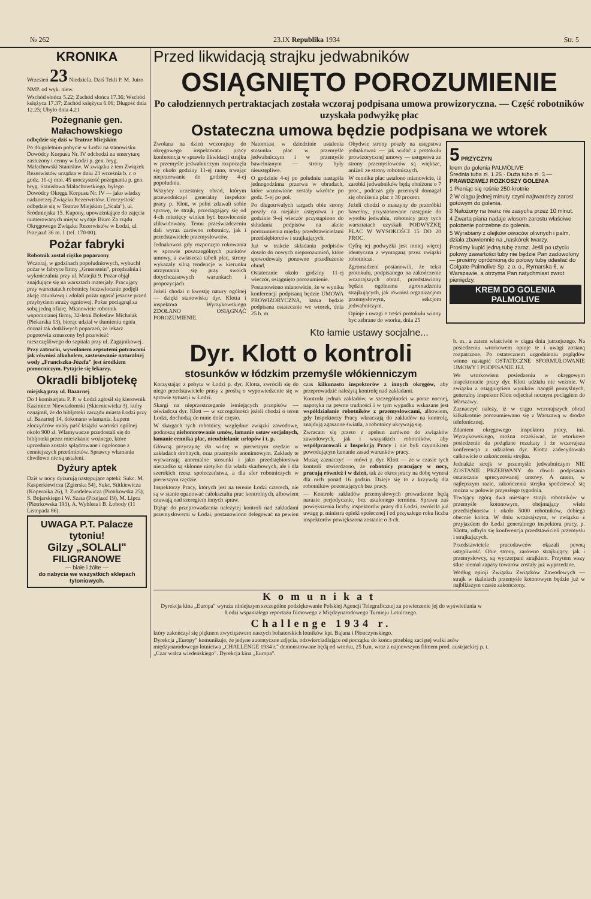№ 262 23.IX Republika 1934 Str. 5
KRONIKA
Wrzesień 23 Niedziela. Dziś Tekli P. M. Jutro NMP. od wyk. niew.
Wschód słońca 5.22; Zachód słońca 17.36; Wschód księżyca 17.37; Zachód księżyca 6.06; Długość dnia 12.25; Ubyło dnia 4.21
Pożegnanie gen. Małachowskiego
odbędzie się dziś w Teatrze Miejskim
Po długoletnim pobycie w Łodzi na stanowisku Dowódcy Korpusu Nr. IV odchodzi na emeryturę zasłużony i cenny w Łodzi p. gen. bryg. Małachowski Stanisław. W związku z tem Związek Rezerwistów urządza w dniu 23 września b. r. o godz. 11-ej min. 45 uroczystość pożegnania p. gen. bryg. Stanisława Małachowskiego, byłego Dowódcy Okręgu Korpusu Nr. IV — jako władzy nadzorczej Związku Rezerwistów. Uroczystość odbędzie się w Teatrze Miejskim („Scala"), ul. Śródmiejska 15. Kupony, upoważniające do zajęcia numerowanych miejsc wydaje Biuro Za rządu Okręgowego Związku Rezerwistów w Łodzi, ul. Przejazd 36 m. 1 (tel. 170-00).
Pożar fabryki
Robotnik został ciężko poparzony
Wczoraj, w godzinach popołudniowych, wybuchł pożar w fabryce firmy „Gruenstein", przędzalnia i wykończalnia przy ul. Matejki 9. Pożar objął znajdujące się na warsztach materjały. Pracujący przy warsztatach robotnicy bezzwłocznie podjęli akcję ratunkową i zdołali pożar ugasić jeszcze przed przybyciem straży ogniowej. Pożar pociągnął za sobą jedną ofiarę. Mianowicie robotnik wspomnianej firmy, 32-letni Bolesław Michalak (Piekarska 13), biorąc udział w tłumieniu ognia doznał tak dotkliwych poparzeń, że lekarz pogotowia zmuszony był przewieźć nieszczęśliwego do szpitala przy ul. Zagajnikowej.
Przy zatruciu, wywołanem zepsutemi potrawami jak również alkoholem, zastosowanie naturalnej wody „Franciszka-Józefa" jest środkiem pomocniczym. Pytajcie się lekarzy.
Okradli bibljotekę
miejską przy ul. Bazarnej
Do I komisarjatu P. P. w Łodzi zgłosił się kierownik Kazimierz Niewiadomski (Skierniewicka 3), który oznajmił, że do bibljoteki zarządu miasta Łodzi przy ul. Bazarnej 14, dokonano włamania. Łupem złoczyńców miały paść książki wartości ogólnej około 900 zł. Włamywacze przedostali się do bibljoteki przez mieszkanie woźnego, które uprzednio zostało splądrowane i ogołocone z cenniejszych przedmiotów. Sprawcy włamania chwilowo nie są ustaleni.
Dyżury aptek
Dziś w nocy dyżurują następujące apteki: Sukc. M. Kasperkiewicza (Zgierska 54), Sukc. Stitkiewicza (Kopernika 26), J. Zundelewicza (Piotrkowska 25), S. Bojarskiego i W. Szata (Przejazd 19), M. Lipca (Piotrkowska 193), A. Wyblera i B. Łobody (11 Listopada 86).
UWAGA P.T. Palacze tytoniu!
Gilzy „SOLALI"
FILIGRANOWE
— białe i żółte —
do nabycia we wszystkich sklepach tytoniowych.
Przed likwidacją strajku jedwabników
OSIĄGNIĘTO POROZUMIENIE
Po całodziennych pertraktacjach została wczoraj podpisana umowa prowizoryczna. — Część robotników uzyskała podwyżkę płac
Ostateczna umowa będzie podpisana we wtorek
Zwołana na dzień wczorajszy do okręgowego inspektoratu pracy konferencja w sprawie likwidacji strajku w przemyśle jedwabniczym rozpoczęła się około godziny 11-ej rano, trwając nieprzerwanie do godziny 4-ej popołudniu.
Wszyscy uczestnicy obrad, którym przewodniczył generalny inspektor pracy p. Klott, w pełni zdawali sobie sprawę, że strajk, przeciągający się od 4-ch miesięcy winien być bezwłocznie zlikwidowany. Temu przeświadczeniu dali wyraz zarówno robotnicy, jak i przedstawiciele przemysłowców.
Jednakowoż gdy rozpoczęto rokowania w sprawie poszczególnych punktów umowy, a zwłaszcza tabeli płac, strony wykazały silną tendencje w kierunku utrzymania się przy swoich dotychczasowych warunkach i propozycjach.
Jeżeli chodzi o kwestję natury ogólnej — dzięki stanowisku dyr. Klotta i inspektora Wyrzykowskiego ZDOŁANO OSIĄGNĄĆ POROZUMIENIE.
Natomiast w dziedzinie ustalenia stosunku płac w przemyśle jedwabniczym i w przemyśle bawełnianym — strony były nieustępliwe.
O godzinie 4-ej po południu nastąpiła jednogodzinna przerwa w obradach, które wznowione zostały wkrótce po godz. 5-ej po poł.
Po długotrwałych targach obie strony poszły na niejakie ustępstwa i po godzinie 9-ej wieczór przystąpiono do składania podpisów na akcie porozumienia między przedstawicielami przedsiębiorców i strajkujących.
Już w trakcie składania podpisów doszło do nowych nieporozumień, które spowodowały ponowne przedłużenie obrad.
Ostatecznie około godziny 11-ej wieczór, osiągnięto porozumienie.
Postanowiono mianowicie, że w wyniku konferencji podpisaną będzie UMOWA PROWIZORYCZNA, która będzie podpisana ostatecznie we wtorek, dnia 25 b. m.
Obydwie strony poszły na ustępstwa jednakowoż — jak widać z protokułu prowizorycznej umowy — ustępstwa ze strony przemysłowców są większe, aniżeli ze strony robotniczych.
W cenniku płac ustalono mianowicie, iż zarobki jedwabników będą obniżone o 7 proc., podczas gdy przemysł domagał się obniżenia płac o 30 procent.
Jeżeli chodzi o maszyny do przeróbki bawełny, przystosowane następnie do wyrobu jedwabiu, robotnicy przy tych warsztatach uzyskali PODWYŻKĘ PŁAC W WYSOKOŚCI 15 DO 20 PROC.
Cyfrą tej podwyżki jest mniej więcej identyczna z wymaganą przez związki robotnicze.
Zgromadzeni postanowili, że tekst protokułu, podpisanego na zakończenie wczorajszych obrad, przedstawiony będzie ogólnemu zgromadzeniu strajkujących, jak również organizacjom przemysłowym, sekcjom jedwabniczym.
Opinje i uwagi o treści protokułu winny być zebrane do wtorku, dnia 25
5 PRZYCZYN
krem do golenia PALMOLIVE
Średnia tuba zł. 1.25 · Duża tuba zł. 3.—
PRAWDZIWEJ ROZKOSZY GOLENIA
1 Pieniąc się rośnie 250-krotnie
2 W ciągu jednej minuty czyni najtwardszy zarost gotowym do golenia.
3 Nałożony na twarz nie zasycha przez 10 minut.
4 Zwarta piana nadaje włosom zarostu właściwe położenie potrzebne do golenia.
5 Wyrabiany z olejków owoców oliwnych i palm, działa zbawiennie na „naskórek twarzy.
Prosimy kupić jedną tubę zaraz. Jeśli po użyciu połowy zawartości tuby nie będzie Pan zadowolony — prosimy opróżnioną do połowy tubę odesłać do Colgate-Palmolive Sp. z o. o., Rymarska 6, w Warszawie, a otrzyma Pan natychmiast zwrot pieniędzy.
KREM DO GOLENIA
PALMOLIVE
Kto łamie ustawy socjalne...
Dyr. Klott o kontroli
stosunków w łódzkim przemyśle włókienniczym
Korzystając z pobytu w Łodzi p. dyr. Klotta, zwrócili się do niego przedstawiciele prasy z prośbą o wypowiedzenie się w sprawie sytuacji w Łodzi.
Skargi na nieprzestrzeganie istniejących przepisów — oświadcza dyr. Klott — w szczególności jeżeli chodzi o teren Łodzi, dochodzą do mnie dość często.
W skargach tych robotnicy, względnie związki zawodowe, podnoszą niehonorowanie umów, łamanie ustaw socjalnych, łamanie cennika płac, nieudzielanie urlopów i t. p.
Główną przyczynę zła widzę w pierwszym rzędzie w zakładach drobnych, oraz przemyśle anonimowym. Zakłady te wytwarzają anormalne stosunki i jako przedsiębiorstwa nierzadko są skłonne nietylko dla władz skarbowych, ale i dla szerokich rzesz społeczeństwa, a dla sfer robotniczych w pierwszym rzędzie.
Inspektorzy Pracy, których jest na terenie Łodzi czterech, nie są w stanie opanować całokształtu prac kontrolnych, albowiem czuwają nad szeregiem innych spraw.
Dążąc do przeprowadzenia należytej kontroli nad zakładami przemysłowemi w Łodzi, postanowiono delegować na pewien czas kilkunastu inspektorów z innych okręgów, aby przeprowadzić należytą kontrolę nad zakładami.
Kontrola jednak zakładów, w szczególności w porze nocnej, napotyka na pewne trudności i w tym wypadku wskazane jest współdziałanie robotników z przemysłowcami, albowiem, gdy Inspektorzy Pracy wkraczają do zakładów na kontrolę, znajdują zgaszone światła, a robotnicy ukrywają się.
Zwracam się przeto z apelem zarówno do związków zawodowych, jak i wszystkich robotników, aby współpracowali z Inspekcją Pracy i nie byli czynnikiem powodującym łamanie zasad warunków pracy.
Muszę zaznaczyć — mówi p. dyr. Klott — że w czasie tych kontroli stwierdzono, że robotnicy pracujący w nocy, pracują również i w dzień, tak że okres pracy na dobę wynosi dla nich ponad 16 godzin. Dzieje się to z krzywdą dla robotników pozostających bez pracy.
— Kontrole zakładów przemysłowych prowadzone będą narazie perjodycznie, bez ustalonego terminu. Sprawa zaś powiększenia liczby inspektorów pracy dla Łodzi, zwróciła już uwagę p. ministra opieki społecznej i od przyszłego roku liczba inspektorów powiększona zostanie o 3-ch.
b. m., a zatem właściwie w ciągu dnia jutrzejszego. Na posiedzeniu wtorkowem opinje te i uwagi zostaną rozpatrzone. Po ostatecznem uzgodnieniu poglądów winno nastąpić OSTATECZNE SFORMUŁOWANIE UMOWY I PODPISANIE JEJ.
We wtorkowiem posiedzeniu w okręgowym inspektoracie pracy dyr. Klott udziału nie weźmie. W związku z osiągnięciem wyników naogół pomyślnych, generalny inspektor Klott odjechał nocnym pociągiem do Warszawy.
Zaznaczyć należy, iż w ciągu wczorajszych obrad kilkakrotnie porozumiewano się z Warszawą w drodze telefonicznej.
Zdaniem okręgowego inspektora pracy, inż. Wyrzykowskiego, można oczekiwać, że wtorkowe posiedzenie da pożądane rezultaty i że wczorajsza konferencja z udziałem dyr. Klotta zadecydowała całkowicie o zakończeniu strejku.
Jednakże strejk w przemyśle jedwabniczym NIE ZOSTANIE PRZERWANY do chwili podpisania ostatecznie sprecyzowanej umowy. A zatem, w najlepszym razie, zakończenia strejku spodziewać się można w połowie przyszłego tygodnia.
Trwający zgórą dwa miesiące strajk robotników w przemyśle kotonowym, obejmujący wiele przedsiębiorstw i około 5000 robotników, dobiega obecnie końca. W dniu wczorajszym, w związku z przyjazdem do Łodzi generalnego inspektora pracy, p. Klotta, odbyła się konferencja przedstawicieli przemysłu i strajkujących.
Przedstawiciele pracodawców okazali pewną ustępliwość. Obie strony, zarówno strajkujący, jak i przemysłowcy, są wyczerpani strajkiem. Przytem wszy stkie niemal zapasy towarów zostały już wyprzedane.
Według opinji Związku Związków Zawodowych — strajk w tkalniach przemyśle kotonowym będzie już w najbliższym czasie zakończony.
Komunikat
Dyrekcja kina „Europa" wyraża niniejszym szczególne podziękowanie Polskiej Agencji Telegraficznej za powierzenie jej do wyświetlania w Łodzi wspaniałego reportażu filmowego z Międzynarodowego Turnieju Lotniczego.
Challenge 1934 r.
który zakończył się pięknem zwycięstwem naszych bohaterskich lotników kpt. Bajana i Płonczyńskiego.
Dyrekcja „Europy" komunikuje, że jedyne autentyczne zdjęcia, odzwierciadlające od początku do końca przebieg zaciętej walki asów międzynarodowego lotnictwa „CHALLENGE 1934 r." demonstrowane będą od wtorku, 25 b.m. wraz z najnowszym filmem prod. austrjackiej p. t. „Czar walca wiedeńskiego". Dyrekcja kina „Europa".